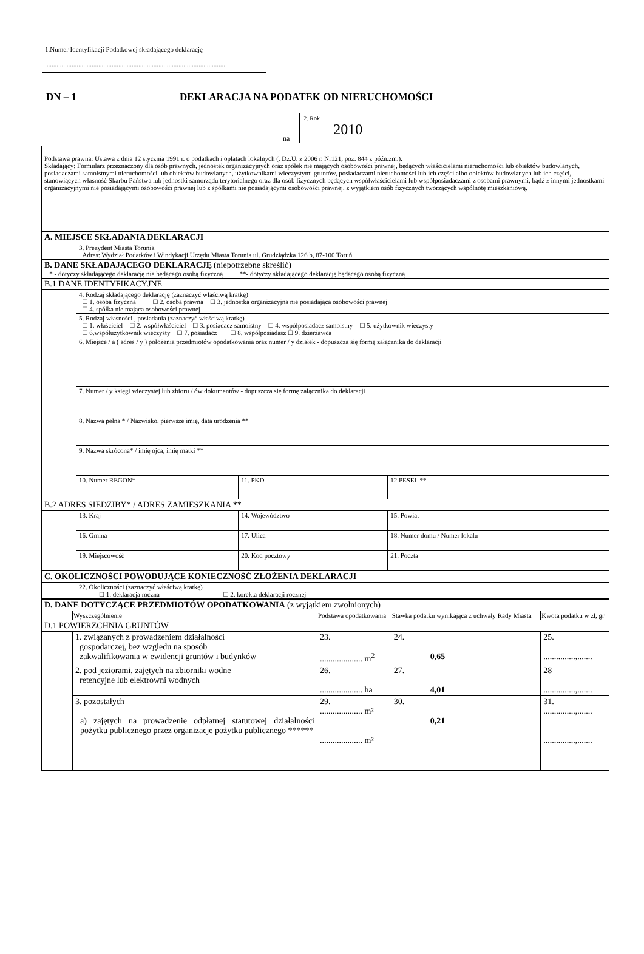1.Numer Identyfikacji Podatkowej składającego deklarację
............................................................................................................
DN – 1 DEKLARACJA NA PODATEK OD NIERUCHOMOŚCI
na
2. Rok
2010
| Podstawa prawna: Ustawa z dnia 12 stycznia 1991 r. o podatkach i opłatach lokalnych (. Dz.U. z 2006 r. Nr121, poz. 844 z późn.zm.). Składający: Formularz przeznaczony dla osób prawnych, jednostek organizacyjnych oraz spółek nie mających osobowości prawnej, będących właścicielami nieruchomości lub obiektów budowlanych, posiadaczami samoistnymi nieruchomości lub obiektów budowlanych, użytkownikami wieczystymi gruntów, posiadaczami nieruchomości lub ich części albo obiektów budowlanych lub ich części, stanowiących własność Skarbu Państwa lub jednostki samorządu terytorialnego oraz dla osób fizycznych będących współwłaścicielami lub współposiadaczami z osobami prawnymi, bądź z innymi jednostkami organizacyjnymi nie posiadającymi osobowości prawnej lub z spółkami nie posiadającymi osobowości prawnej, z wyjątkiem osób fizycznych tworzących wspólnotę mieszkaniową. | | | |
| A. MIEJSCE SKŁADANIA DEKLARACJI | | | |
| | 3. Prezydent Miasta Torunia Adres: Wydział Podatków i Windykacji Urzędu Miasta Torunia ul. Grudziądzka 126 b, 87-100 Toruń | | |
| B. DANE SKŁADAJĄCEGO DEKLARACJĘ (niepotrzebne skreślić) * - dotyczy składającego deklarację nie będącego osobą fizyczną **- dotyczy składającego deklarację będącego osobą fizyczną | | | |
| B.1 DANE IDENTYFIKACYJNE | | | |
| | 4. Rodzaj składającego deklarację (zaznaczyć właściwą kratkę) ☐ 1. osoba fizyczna ☐ 2. osoba prawna ☐ 3. jednostka organizacyjna nie posiadająca osobowości prawnej ☐ 4. spółka nie mająca osobowości prawnej | | |
| | 5. Rodzaj własności , posiadania (zaznaczyć właściwą kratkę) ☐ 1. właściciel ☐ 2. współwłaściciel ☐ 3. posiadacz samoistny ☐ 4. współposiadacz samoistny ☐ 5. użytkownik wieczysty ☐ 6.współużytkownik wieczysty ☐ 7. posiadacz ☐ 8. współposiadasz ☐ 9. dzierżawca | | |
| | 6. Miejsce / a ( adres / y ) położenia przedmiotów opodatkowania oraz numer / y działek - dopuszcza się formę załącznika do deklaracji | | |
| | 7. Numer / y księgi wieczystej lub zbioru / ów dokumentów - dopuszcza się formę załącznika do deklaracji | | |
| | 8. Nazwa pełna * / Nazwisko, pierwsze imię, data urodzenia ** | | |
| | 9. Nazwa skrócona* / imię ojca, imię matki ** | | |
| | 10. Numer REGON* | 11. PKD | 12.PESEL ** |
| B.2 ADRES SIEDZIBY* / ADRES ZAMIESZKANIA ** | | | |
| | 13. Kraj | 14. Województwo | 15. Powiat |
| | 16. Gmina | 17. Ulica | 18. Numer domu / Numer lokalu |
| | 19. Miejscowość | 20. Kod pocztowy | 21. Poczta |
| C. OKOLICZNOŚCI POWODUJĄCE KONIECZNOŚĆ ZŁOŻENIA DEKLARACJI | | | |
| | 22. Okoliczności (zaznaczyć właściwą kratkę) ☐ 1. deklaracja roczna ☐ 2. korekta deklaracji rocznej | | |
| D. DANE DOTYCZĄCE PRZEDMIOTÓW OPODATKOWANIA (z wyjątkiem zwolnionych) | | | | |
| | Wyszczególnienie | Podstawa opodatkowania | Stawka podatku wynikająca z uchwały Rady Miasta | Kwota podatku w zł, gr |
| D.1 POWIERZCHNIA GRUNTÓW | | | | |
| | 1. związanych z prowadzeniem działalności gospodarczej, bez względu na sposób zakwalifikowania w ewidencji gruntów i budynków | 23. .................... m<sup>2</sup> | 24. 0,65 | 25. ...............,....... |
| | 2. pod jeziorami, zajętych na zbiorniki wodne retencyjne lub elektrowni wodnych | 26. .................... ha | 27. 4,01 | 28 ...............,....... |
| | 3. pozostałych a) zajętych na prowadzenie odpłatnej statutowej działalności pożytku publicznego przez organizacje pożytku publicznego ****** | 29. .................... m² .................... m² | 30. 0,21 | 31. ...............,....... ...............,....... |